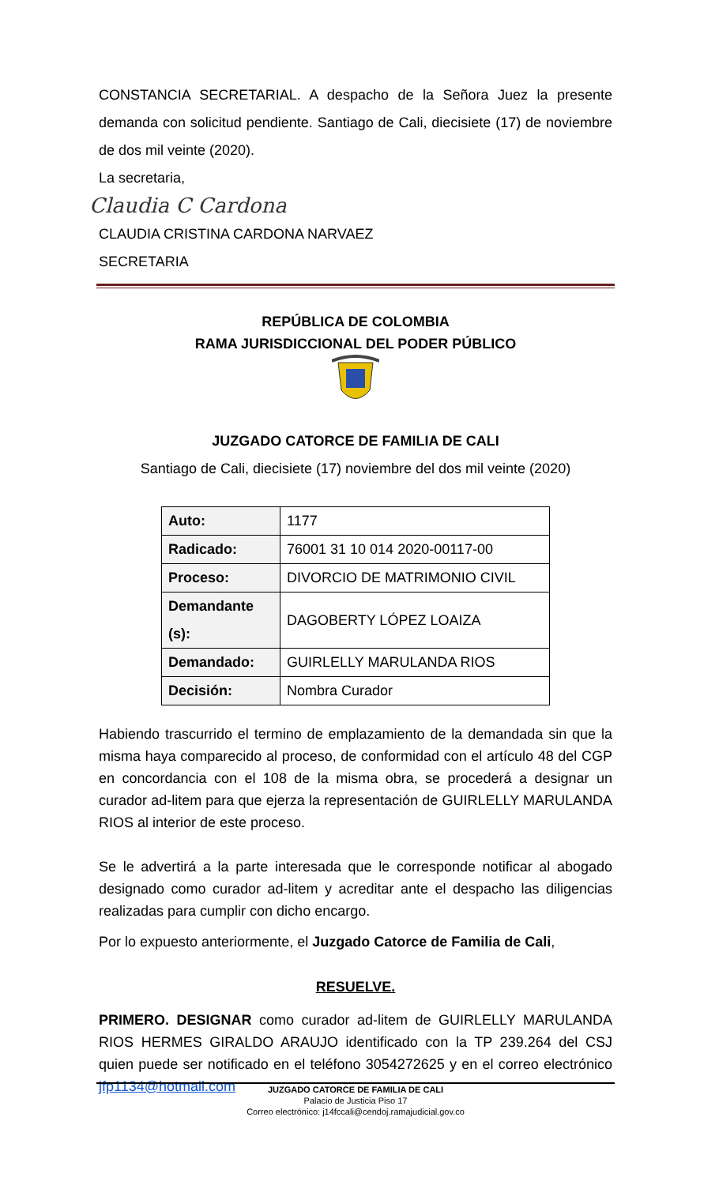CONSTANCIA SECRETARIAL. A despacho de la Señora Juez la presente demanda con solicitud pendiente. Santiago de Cali, diecisiete (17) de noviembre de dos mil veinte (2020).
La secretaria,
Claudia C Cardona
CLAUDIA CRISTINA CARDONA NARVAEZ
SECRETARIA
REPÚBLICA DE COLOMBIA
RAMA JURISDICCIONAL DEL PODER PÚBLICO
JUZGADO CATORCE DE FAMILIA DE CALI
Santiago de Cali, diecisiete (17) noviembre del dos mil veinte (2020)
| Auto: | 1177 |
| Radicado: | 76001 31 10 014 2020-00117-00 |
| Proceso: | DIVORCIO DE MATRIMONIO CIVIL |
| Demandante (s): | DAGOBERTY LÓPEZ LOAIZA |
| Demandado: | GUIRLELLY MARULANDA RIOS |
| Decisión: | Nombra Curador |
Habiendo trascurrido el termino de emplazamiento de la demandada sin que la misma haya comparecido al proceso, de conformidad con el artículo 48 del CGP en concordancia con el 108 de la misma obra, se procederá a designar un curador ad-litem para que ejerza la representación de GUIRLELLY MARULANDA RIOS al interior de este proceso.
Se le advertirá a la parte interesada que le corresponde notificar al abogado designado como curador ad-litem y acreditar ante el despacho las diligencias realizadas para cumplir con dicho encargo.
Por lo expuesto anteriormente, el Juzgado Catorce de Familia de Cali,
RESUELVE.
PRIMERO. DESIGNAR como curador ad-litem de GUIRLELLY MARULANDA RIOS HERMES GIRALDO ARAUJO identificado con la TP 239.264 del CSJ quien puede ser notificado en el teléfono 3054272625 y en el correo electrónico jfp1134@hotmail.com
JUZGADO CATORCE DE FAMILIA DE CALI
Palacio de Justicia Piso 17
Correo electrónico: j14fccali@cendoj.ramajudicial.gov.co